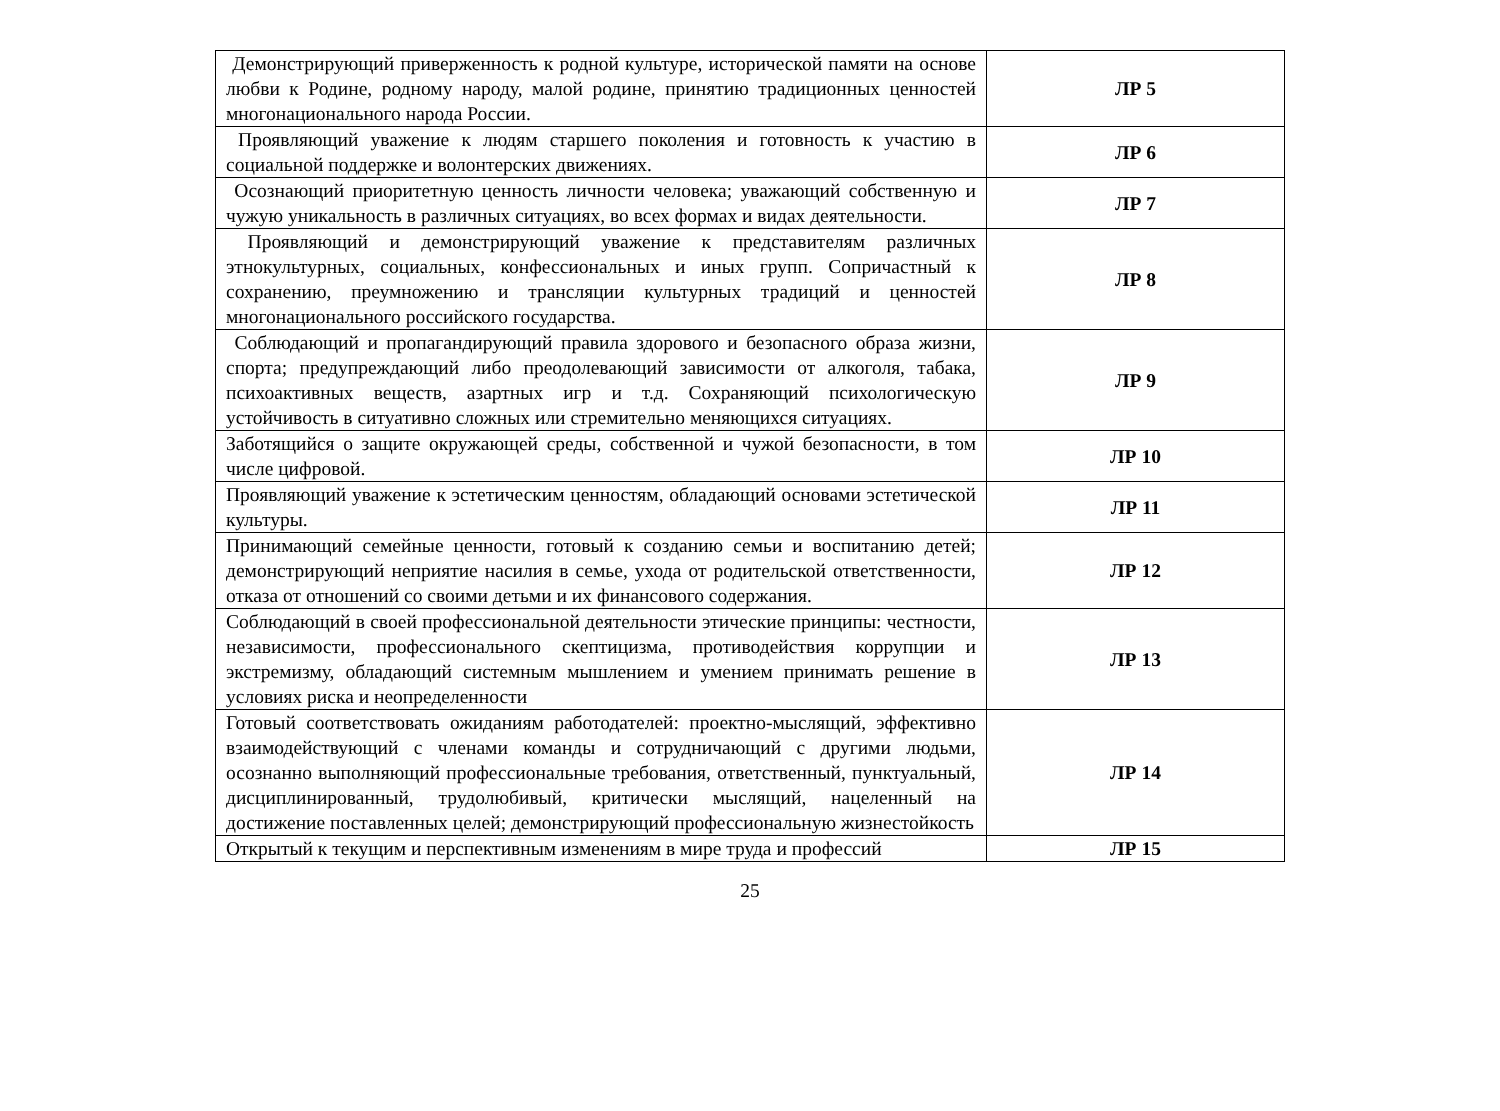| Демонстрирующий приверженность к родной культуре, исторической памяти на основе любви к Родине, родному народу, малой родине, принятию традиционных ценностей многонационального народа России. | ЛР 5 |
| Проявляющий уважение к людям старшего поколения и готовность к участию в социальной поддержке и волонтерских движениях. | ЛР 6 |
| Осознающий приоритетную ценность личности человека; уважающий собственную и чужую уникальность в различных ситуациях, во всех формах и видах деятельности. | ЛР 7 |
| Проявляющий и демонстрирующий уважение к представителям различных этнокультурных, социальных, конфессиональных и иных групп. Сопричастный к сохранению, преумножению и трансляции культурных традиций и ценностей многонационального российского государства. | ЛР 8 |
| Соблюдающий и пропагандирующий правила здорового и безопасного образа жизни, спорта; предупреждающий либо преодолевающий зависимости от алкоголя, табака, психоактивных веществ, азартных игр и т.д. Сохраняющий психологическую устойчивость в ситуативно сложных или стремительно меняющихся ситуациях. | ЛР 9 |
| Заботящийся о защите окружающей среды, собственной и чужой безопасности, в том числе цифровой. | ЛР 10 |
| Проявляющий уважение к эстетическим ценностям, обладающий основами эстетической культуры. | ЛР 11 |
| Принимающий семейные ценности, готовый к созданию семьи и воспитанию детей; демонстрирующий неприятие насилия в семье, ухода от родительской ответственности, отказа от отношений со своими детьми и их финансового содержания. | ЛР 12 |
| Соблюдающий в своей профессиональной деятельности этические принципы: честности, независимости, профессионального скептицизма, противодействия коррупции и экстремизму, обладающий системным мышлением и умением принимать решение в условиях риска и неопределенности | ЛР 13 |
| Готовый соответствовать ожиданиям работодателей: проектно-мыслящий, эффективно взаимодействующий с членами команды и сотрудничающий с другими людьми, осознанно выполняющий профессиональные требования, ответственный, пунктуальный, дисциплинированный, трудолюбивый, критически мыслящий, нацеленный на достижение поставленных целей; демонстрирующий профессиональную жизнестойкость | ЛР 14 |
| Открытый к текущим и перспективным изменениям в мире труда и профессий | ЛР 15 |
25